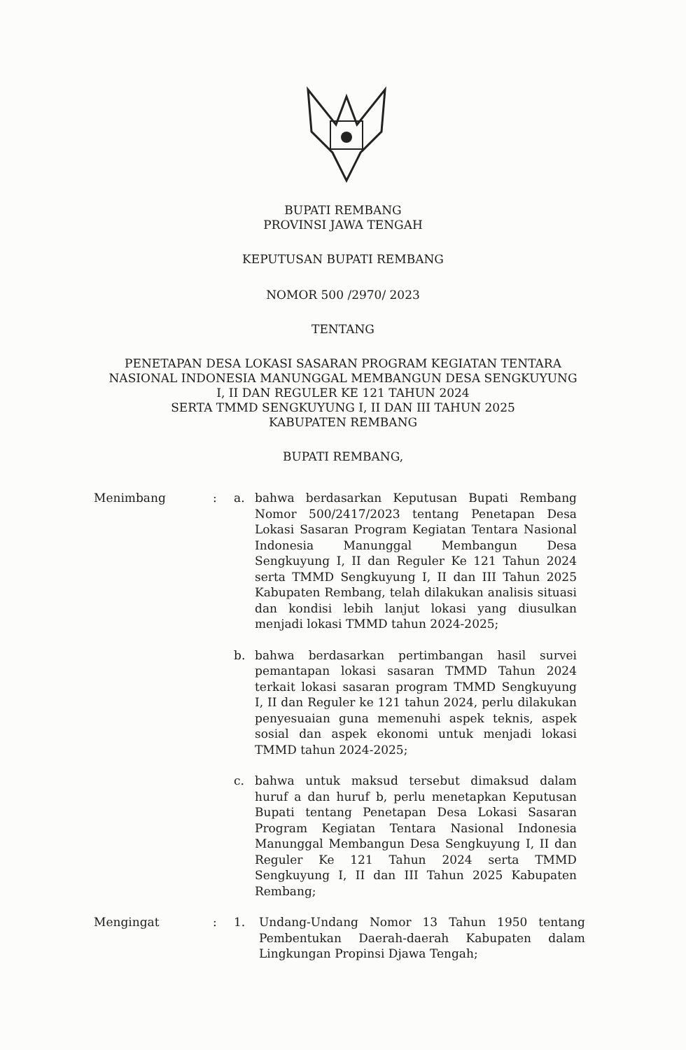BUPATI REMBANG
PROVINSI JAWA TENGAH
KEPUTUSAN BUPATI REMBANG
NOMOR 500 /2970/ 2023
TENTANG
PENETAPAN DESA LOKASI SASARAN PROGRAM KEGIATAN TENTARA
NASIONAL INDONESIA MANUNGGAL MEMBANGUN DESA SENGKUYUNG
I, II DAN REGULER KE 121 TAHUN 2024
SERTA TMMD SENGKUYUNG I, II DAN III TAHUN 2025
KABUPATEN REMBANG
BUPATI REMBANG,
Menimbang : a. bahwa berdasarkan Keputusan Bupati Rembang Nomor 500/2417/2023 tentang Penetapan Desa Lokasi Sasaran Program Kegiatan Tentara Nasional Indonesia Manunggal Membangun Desa Sengkuyung I, II dan Reguler Ke 121 Tahun 2024 serta TMMD Sengkuyung I, II dan III Tahun 2025 Kabupaten Rembang, telah dilakukan analisis situasi dan kondisi lebih lanjut lokasi yang diusulkan menjadi lokasi TMMD tahun 2024-2025;
b. bahwa berdasarkan pertimbangan hasil survei pemantapan lokasi sasaran TMMD Tahun 2024 terkait lokasi sasaran program TMMD Sengkuyung I, II dan Reguler ke 121 tahun 2024, perlu dilakukan penyesuaian guna memenuhi aspek teknis, aspek sosial dan aspek ekonomi untuk menjadi lokasi TMMD tahun 2024-2025;
c. bahwa untuk maksud tersebut dimaksud dalam huruf a dan huruf b, perlu menetapkan Keputusan Bupati tentang Penetapan Desa Lokasi Sasaran Program Kegiatan Tentara Nasional Indonesia Manunggal Membangun Desa Sengkuyung I, II dan Reguler Ke 121 Tahun 2024 serta TMMD Sengkuyung I, II dan III Tahun 2025 Kabupaten Rembang;
Mengingat : 1. Undang-Undang Nomor 13 Tahun 1950 tentang Pembentukan Daerah-daerah Kabupaten dalam Lingkungan Propinsi Djawa Tengah;